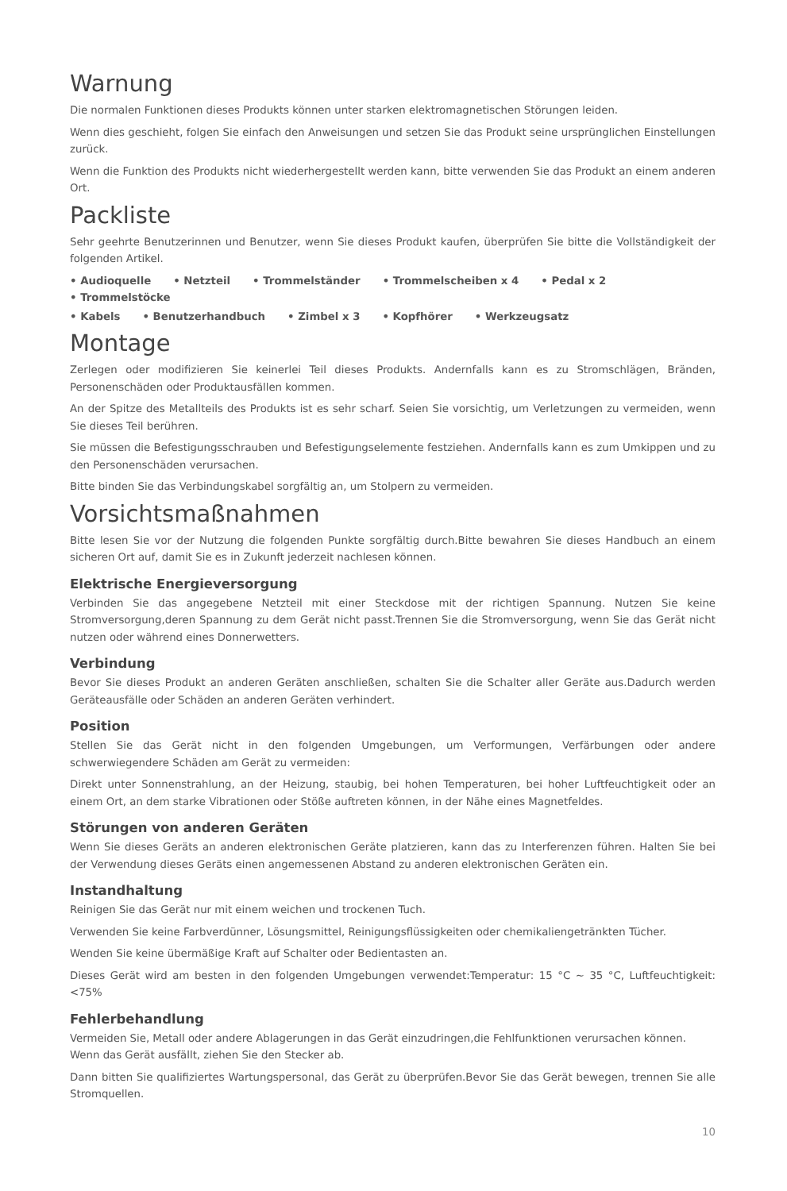Warnung
Die normalen Funktionen dieses Produkts können unter starken elektromagnetischen Störungen leiden.
Wenn dies geschieht, folgen Sie einfach den Anweisungen und setzen Sie das Produkt seine ursprünglichen Einstellungen zurück.
Wenn die Funktion des Produkts nicht wiederhergestellt werden kann, bitte verwenden Sie das Produkt an einem anderen Ort.
Packliste
Sehr geehrte Benutzerinnen und Benutzer, wenn Sie dieses Produkt kaufen, überprüfen Sie bitte die Vollständigkeit der folgenden Artikel.
• Audioquelle • Netzteil • Trommelständer • Trommelscheiben x 4 • Pedal x 2 • Trommelstöcke
• Kabels • Benutzerhandbuch • Zimbel x 3 • Kopfhörer • Werkzeugsatz
Montage
Zerlegen oder modifizieren Sie keinerlei Teil dieses Produkts. Andernfalls kann es zu Stromschlägen, Bränden, Personenschäden oder Produktausfällen kommen.
An der Spitze des Metallteils des Produkts ist es sehr scharf. Seien Sie vorsichtig, um Verletzungen zu vermeiden, wenn Sie dieses Teil berühren.
Sie müssen die Befestigungsschrauben und Befestigungselemente festziehen. Andernfalls kann es zum Umkippen und zu den Personenschäden verursachen.
Bitte binden Sie das Verbindungskabel sorgfältig an, um Stolpern zu vermeiden.
Vorsichtsmaßnahmen
Bitte lesen Sie vor der Nutzung die folgenden Punkte sorgfältig durch.Bitte bewahren Sie dieses Handbuch an einem sicheren Ort auf, damit Sie es in Zukunft jederzeit nachlesen können.
Elektrische Energieversorgung
Verbinden Sie das angegebene Netzteil mit einer Steckdose mit der richtigen Spannung. Nutzen Sie keine Stromversorgung,deren Spannung zu dem Gerät nicht passt.Trennen Sie die Stromversorgung, wenn Sie das Gerät nicht nutzen oder während eines Donnerwetters.
Verbindung
Bevor Sie dieses Produkt an anderen Geräten anschließen, schalten Sie die Schalter aller Geräte aus.Dadurch werden Geräteausfälle oder Schäden an anderen Geräten verhindert.
Position
Stellen Sie das Gerät nicht in den folgenden Umgebungen, um Verformungen, Verfärbungen oder andere schwerwiegendere Schäden am Gerät zu vermeiden:
Direkt unter Sonnenstrahlung, an der Heizung, staubig, bei hohen Temperaturen, bei hoher Luftfeuchtigkeit oder an einem Ort, an dem starke Vibrationen oder Stöße auftreten können, in der Nähe eines Magnetfeldes.
Störungen von anderen Geräten
Wenn Sie dieses Geräts an anderen elektronischen Geräte platzieren, kann das zu Interferenzen führen. Halten Sie bei der Verwendung dieses Geräts einen angemessenen Abstand zu anderen elektronischen Geräten ein.
Instandhaltung
Reinigen Sie das Gerät nur mit einem weichen und trockenen Tuch.
Verwenden Sie keine Farbverdünner, Lösungsmittel, Reinigungsflüssigkeiten oder chemikaliengetränkten Tücher.
Wenden Sie keine übermäßige Kraft auf Schalter oder Bedientasten an.
Dieses Gerät wird am besten in den folgenden Umgebungen verwendet:Temperatur: 15 °C ~ 35 °C, Luftfeuchtigkeit: <75%
Fehlerbehandlung
Vermeiden Sie, Metall oder andere Ablagerungen in das Gerät einzudringen,die Fehlfunktionen verursachen können.
Wenn das Gerät ausfällt, ziehen Sie den Stecker ab.
Dann bitten Sie qualifiziertes Wartungspersonal, das Gerät zu überprüfen.Bevor Sie das Gerät bewegen, trennen Sie alle Stromquellen.
10